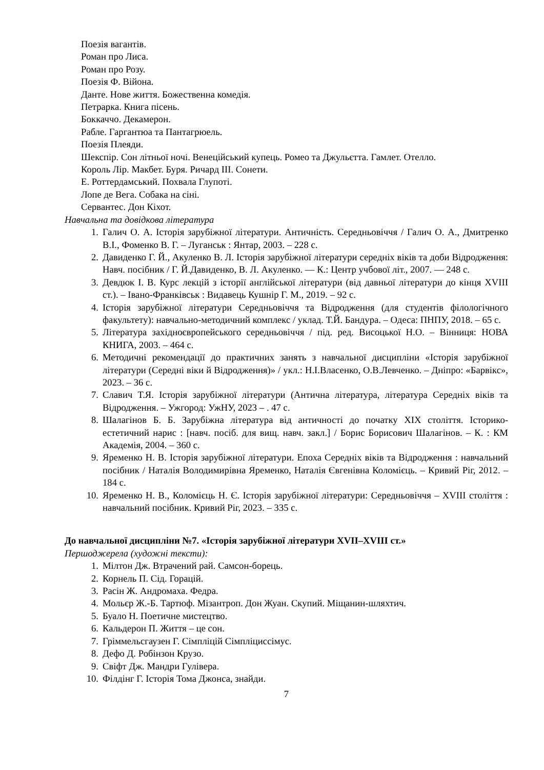Поезія вагантів.
Роман про Лиса.
Роман про Розу.
Поезія Ф. Війона.
Данте. Нове життя. Божественна комедія.
Петрарка. Книга пісень.
Боккаччо. Декамерон.
Рабле. Гаргантюа та Пантагрюель.
Поезія Плеяди.
Шекспір. Сон літньої ночі. Венеційський купець. Ромео та Джульєтта. Гамлет. Отелло.
Король Лір. Макбет. Буря. Ричард ІІІ. Сонети.
Е. Роттердамський. Похвала Глупоті.
Лопе де Вега. Собака на сіні.
Сервантес. Дон Кіхот.
Навчальна та довідкова література
1. Галич О. А. Історія зарубіжної літератури. Античність. Середньовіччя / Галич О. А., Дмитренко В.І., Фоменко В. Г. – Луганськ : Янтар, 2003. – 228 с.
2. Давиденко Г. Й., Акуленко В. Л. Історія зарубіжної літератури середніх віків та доби Відродження: Навч. посібник / Г. Й.Давиденко, В. Л. Акуленко. — К.: Центр учбової літ., 2007. — 248 с.
3. Девдюк І. В. Курс лекцій з історії англійської літератури (від давньої літератури до кінця XVIII ст.). – Івано-Франківськ : Видавець Кушнір Г. М., 2019. – 92 с.
4. Історія зарубіжної літератури Середньовіччя та Відродження (для студентів філологічного факультету): навчально-методичний комплекс / уклад. Т.Й. Бандура. – Одеса: ПНПУ, 2018. – 65 с.
5. Література західноєвропейського середньовіччя / під. ред. Висоцької Н.О. – Вінниця: НОВА КНИГА, 2003. – 464 с.
6. Методичні рекомендації до практичних занять з навчальної дисципліни «Історія зарубіжної літератури (Середні віки й Відродження)» / укл.: Н.І.Власенко, О.В.Левченко. – Дніпро: «Барвікс», 2023. – 36 с.
7. Славич Т.Я. Історія зарубіжної літератури (Антична література, література Середніх віків та Відродження. – Ужгород: УжНУ, 2023 – . 47 с.
8. Шалагінов Б. Б. Зарубіжна література від античності до початку XIX століття. Історико-естетичний нарис : [навч. посіб. для вищ. навч. закл.] / Борис Борисович Шалагінов. – К. : КМ Академія, 2004. – 360 с.
9. Яременко Н. В. Історія зарубіжної літератури. Епоха Середніх віків та Відродження : навчальний посібник / Наталія Володимирівна Яременко, Наталія Євгенівна Коломієць. – Кривий Ріг, 2012. – 184 с.
10. Яременко Н. В., Коломієць Н. Є. Історія зарубіжної літератури: Середньовіччя – XVIII століття : навчальний посібник. Кривий Ріг, 2023. – 335 с.
До навчальної дисципліни №7. «Історія зарубіжної літератури XVII–XVIII ст.»
Першоджерела (художні тексти):
1. Мілтон Дж. Втрачений рай. Самсон-борець.
2. Корнель П. Сід. Горацій.
3. Расін Ж. Андромаха. Федра.
4. Мольєр Ж.-Б. Тартюф. Мізантроп. Дон Жуан. Скупий. Міщанин-шляхтич.
5. Буало Н. Поетичне мистецтво.
6. Кальдерон П. Життя – це сон.
7. Гріммельсгаузен Г. Сімпліцій Сімпліциссімус.
8. Дефо Д. Робінзон Крузо.
9. Свіфт Дж. Мандри Гулівера.
10. Філдінг Г. Історія Тома Джонса, знайди.
7